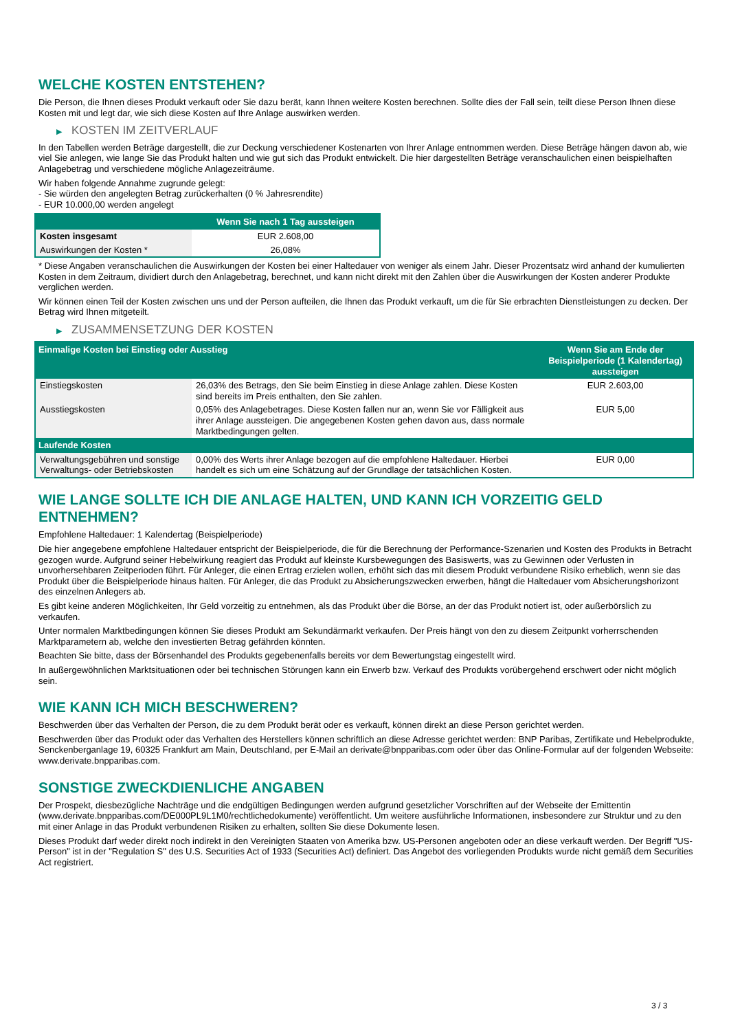WELCHE KOSTEN ENTSTEHEN?
Die Person, die Ihnen dieses Produkt verkauft oder Sie dazu berät, kann Ihnen weitere Kosten berechnen. Sollte dies der Fall sein, teilt diese Person Ihnen diese Kosten mit und legt dar, wie sich diese Kosten auf Ihre Anlage auswirken werden.
▶ KOSTEN IM ZEITVERLAUF
In den Tabellen werden Beträge dargestellt, die zur Deckung verschiedener Kostenarten von Ihrer Anlage entnommen werden. Diese Beträge hängen davon ab, wie viel Sie anlegen, wie lange Sie das Produkt halten und wie gut sich das Produkt entwickelt. Die hier dargestellten Beträge veranschaulichen einen beispielhaften Anlagebetrag und verschiedene mögliche Anlagezeiträume.
Wir haben folgende Annahme zugrunde gelegt:
- Sie würden den angelegten Betrag zurückerhalten (0 % Jahresrendite)
- EUR 10.000,00 werden angelegt
| | Wenn Sie nach 1 Tag aussteigen |
| --- | --- |
| Kosten insgesamt | EUR 2.608,00 |
| Auswirkungen der Kosten * | 26,08% |
* Diese Angaben veranschaulichen die Auswirkungen der Kosten bei einer Haltedauer von weniger als einem Jahr. Dieser Prozentsatz wird anhand der kumulierten Kosten in dem Zeitraum, dividiert durch den Anlagebetrag, berechnet, und kann nicht direkt mit den Zahlen über die Auswirkungen der Kosten anderer Produkte verglichen werden.
Wir können einen Teil der Kosten zwischen uns und der Person aufteilen, die Ihnen das Produkt verkauft, um die für Sie erbrachten Dienstleistungen zu decken. Der Betrag wird Ihnen mitgeteilt.
▶ ZUSAMMENSETZUNG DER KOSTEN
| Einmalige Kosten bei Einstieg oder Ausstieg | | Wenn Sie am Ende der Beispielperiode (1 Kalendertag) aussteigen |
| --- | --- | --- |
| Einstiegskosten | 26,03% des Betrags, den Sie beim Einstieg in diese Anlage zahlen. Diese Kosten sind bereits im Preis enthalten, den Sie zahlen. | EUR 2.603,00 |
| Ausstiegskosten | 0,05% des Anlagebetrages. Diese Kosten fallen nur an, wenn Sie vor Fälligkeit aus ihrer Anlage aussteigen. Die angegebenen Kosten gehen davon aus, dass normale Marktbedingungen gelten. | EUR 5,00 |
| Laufende Kosten | | |
| Verwaltungsgebühren und sonstige Verwaltungs- oder Betriebskosten | 0,00% des Werts ihrer Anlage bezogen auf die empfohlene Haltedauer. Hierbei handelt es sich um eine Schätzung auf der Grundlage der tatsächlichen Kosten. | EUR 0,00 |
WIE LANGE SOLLTE ICH DIE ANLAGE HALTEN, UND KANN ICH VORZEITIG GELD ENTNEHMEN?
Empfohlene Haltedauer: 1 Kalendertag (Beispielperiode)
Die hier angegebene empfohlene Haltedauer entspricht der Beispielperiode, die für die Berechnung der Performance-Szenarien und Kosten des Produkts in Betracht gezogen wurde. Aufgrund seiner Hebelwirkung reagiert das Produkt auf kleinste Kursbewegungen des Basiswerts, was zu Gewinnen oder Verlusten in unvorhersehbaren Zeitperioden führt. Für Anleger, die einen Ertrag erzielen wollen, erhöht sich das mit diesem Produkt verbundene Risiko erheblich, wenn sie das Produkt über die Beispielperiode hinaus halten. Für Anleger, die das Produkt zu Absicherungszwecken erwerben, hängt die Haltedauer vom Absicherungshorizont des einzelnen Anlegers ab.
Es gibt keine anderen Möglichkeiten, Ihr Geld vorzeitig zu entnehmen, als das Produkt über die Börse, an der das Produkt notiert ist, oder außerbörslich zu verkaufen.
Unter normalen Marktbedingungen können Sie dieses Produkt am Sekundärmarkt verkaufen. Der Preis hängt von den zu diesem Zeitpunkt vorherrschenden Marktparametern ab, welche den investierten Betrag gefährden könnten.
Beachten Sie bitte, dass der Börsenhandel des Produkts gegebenenfalls bereits vor dem Bewertungstag eingestellt wird.
In außergewöhnlichen Marktsituationen oder bei technischen Störungen kann ein Erwerb bzw. Verkauf des Produkts vorübergehend erschwert oder nicht möglich sein.
WIE KANN ICH MICH BESCHWEREN?
Beschwerden über das Verhalten der Person, die zu dem Produkt berät oder es verkauft, können direkt an diese Person gerichtet werden.
Beschwerden über das Produkt oder das Verhalten des Herstellers können schriftlich an diese Adresse gerichtet werden: BNP Paribas, Zertifikate und Hebelprodukte, Senckenberganlage 19, 60325 Frankfurt am Main, Deutschland, per E-Mail an derivate@bnpparibas.com oder über das Online-Formular auf der folgenden Webseite: www.derivate.bnpparibas.com.
SONSTIGE ZWECKDIENLICHE ANGABEN
Der Prospekt, diesbezügliche Nachträge und die endgültigen Bedingungen werden aufgrund gesetzlicher Vorschriften auf der Webseite der Emittentin (www.derivate.bnpparibas.com/DE000PL9L1M0/rechtlichedokumente) veröffentlicht. Um weitere ausführliche Informationen, insbesondere zur Struktur und zu den mit einer Anlage in das Produkt verbundenen Risiken zu erhalten, sollten Sie diese Dokumente lesen.
Dieses Produkt darf weder direkt noch indirekt in den Vereinigten Staaten von Amerika bzw. US-Personen angeboten oder an diese verkauft werden. Der Begriff "US-Person" ist in der "Regulation S" des U.S. Securities Act of 1933 (Securities Act) definiert. Das Angebot des vorliegenden Produkts wurde nicht gemäß dem Securities Act registriert.
3 / 3